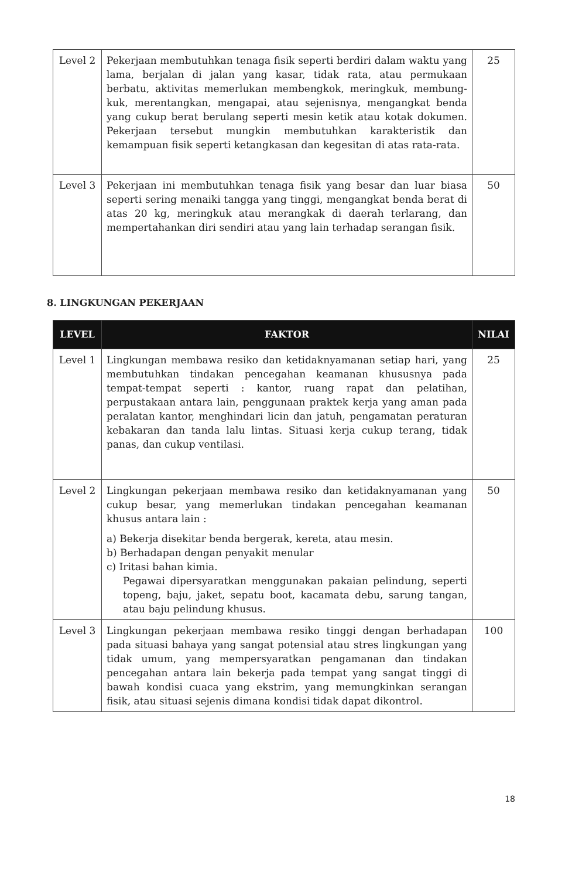| Level 2 | Pekerjaan membutuhkan tenaga fisik seperti berdiri dalam waktu yang lama, berjalan di jalan yang kasar, tidak rata, atau permukaan berbatu, aktivitas memerlukan membengkok, meringkuk, membung-kuk, merentangkan, mengapai, atau sejenisnya, mengangkat benda yang cukup berat berulang seperti mesin ketik atau kotak dokumen. Pekerjaan tersebut mungkin membutuhkan karakteristik dan kemampuan fisik seperti ketangkasan dan kegesitan di atas rata-rata. | 25 |
| Level 3 | Pekerjaan ini membutuhkan tenaga fisik yang besar dan luar biasa seperti sering menaiki tangga yang tinggi, mengangkat benda berat di atas 20 kg, meringkuk atau merangkak di daerah terlarang, dan mempertahankan diri sendiri atau yang lain terhadap serangan fisik. | 50 |
8. LINGKUNGAN PEKERJAAN
| LEVEL | FAKTOR | NILAI |
| --- | --- | --- |
| Level 1 | Lingkungan membawa resiko dan ketidaknyamanan setiap hari, yang membutuhkan tindakan pencegahan keamanan khususnya pada tempat-tempat seperti : kantor, ruang rapat dan pelatihan, perpustakaan antara lain, penggunaan praktek kerja yang aman pada peralatan kantor, menghindari licin dan jatuh, pengamatan peraturan kebakaran dan tanda lalu lintas. Situasi kerja cukup terang, tidak panas, dan cukup ventilasi. | 25 |
| Level 2 | Lingkungan pekerjaan membawa resiko dan ketidaknyamanan yang cukup besar, yang memerlukan tindakan pencegahan keamanan khusus antara lain : a) Bekerja disekitar benda bergerak, kereta, atau mesin. b) Berhadapan dengan penyakit menular c) Iritasi bahan kimia. Pegawai dipersyaratkan menggunakan pakaian pelindung, seperti topeng, baju, jaket, sepatu boot, kacamata debu, sarung tangan, atau baju pelindung khusus. | 50 |
| Level 3 | Lingkungan pekerjaan membawa resiko tinggi dengan berhadapan pada situasi bahaya yang sangat potensial atau stres lingkungan yang tidak umum, yang mempersyaratkan pengamanan dan tindakan pencegahan antara lain bekerja pada tempat yang sangat tinggi di bawah kondisi cuaca yang ekstrim, yang memungkinkan serangan fisik, atau situasi sejenis dimana kondisi tidak dapat dikontrol. | 100 |
18